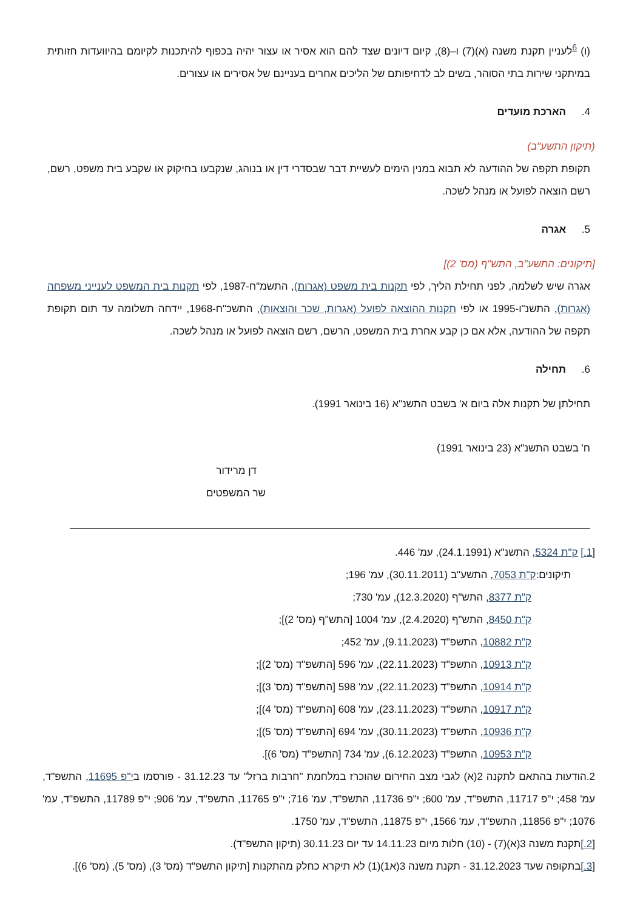(ו) <sup>6</sup>לעניין תקנת משנה (א)(7) ו–(8), קיום דיונים שצד להם הוא אסיר או עצור יהיה בכפוף להיתכנות לקיומם בהיוועדות חזותית במיתקני שירות בתי הסוהר, בשים לב לדחיפותם של הליכים אחרים בעניינם של אסירים או עצורים.
4. הארכת מועדים
(תיקון התשע"ב)
תקופת תקפה של ההודעה לא תבוא במנין הימים לעשיית דבר שבסדרי דין או בנוהג, שנקבעו בחיקוק או שקבע בית משפט, רשם, רשם הוצאה לפועל או מנהל לשכה.
5. אגרה
[תיקונים: התשע"ב, התש"ף (מס' 2)]
אגרה שיש לשלמה, לפני תחילת הליך, לפי תקנות בית משפט (אגרות), התשמ"ח-1987, לפי תקנות בית המשפט לענייני משפחה (אגרות), התשנ"ו-1995 או לפי תקנות ההוצאה לפועל (אגרות, שכר והוצאות), התשכ"ח-1968, יידחה תשלומה עד תום תקופת תקפה של ההודעה, אלא אם כן קבע אחרת בית המשפט, הרשם, רשם הוצאה לפועל או מנהל לשכה.
6. תחילה
תחילתן של תקנות אלה ביום א' בשבט התשנ"א (16 בינואר 1991).
ח' בשבט התשנ"א (23 בינואר 1991)
דן מרידור
שר המשפטים
[1.] ק"ת 5324, התשנ"א (24.1.1991), עמ' 446.
תיקונים:ק"ת 7053, התשע"ב (30.11.2011), עמ' 196;
ק"ת 8377, התש"ף (12.3.2020), עמ' 730;
ק"ת 8450, התש"ף (2.4.2020), עמ' 1004 [התש"ף (מס' 2)];
ק"ת 10882, התשפ"ד (9.11.2023), עמ' 452;
ק"ת 10913, התשפ"ד (22.11.2023), עמ' 596 [התשפ"ד (מס' 2)];
ק"ת 10914, התשפ"ד (22.11.2023), עמ' 598 [התשפ"ד (מס' 3)];
ק"ת 10917, התשפ"ד (23.11.2023), עמ' 608 [התשפ"ד (מס' 4)];
ק"ת 10936, התשפ"ד (30.11.2023), עמ' 694 [התשפ"ד (מס' 5)];
ק"ת 10953, התשפ"ד (6.12.2023), עמ' 734 [התשפ"ד (מס' 6)].
2.הודעות בהתאם לתקנה 2(א) לגבי מצב החירום שהוכרז במלחמת "חרבות ברזל" עד 31.12.23 - פורסמו בי"פ 11695, התשפ"ד, עמ' 458; י"פ 11717, התשפ"ד, עמ' 600; י"פ 11736, התשפ"ד, עמ' 716; י"פ 11765, התשפ"ד, עמ' 906; י"פ 11789, התשפ"ד, עמ' 1076; י"פ 11856, התשפ"ד, עמ' 1566, י"פ 11875, התשפ"ד, עמ' 1750.
[2.] תקנת משנה 3(א)(7) - (10) חלות מיום 14.11.23 עד יום 30.11.23 (תיקון התשפ"ד).
[3.] בתקופה שעד 31.12.2023 - תקנת משנה 3(א1)(1) לא תיקרא כחלק מהתקנות [תיקון התשפ"ד (מס' 3), (מס' 5), (מס' 6)].